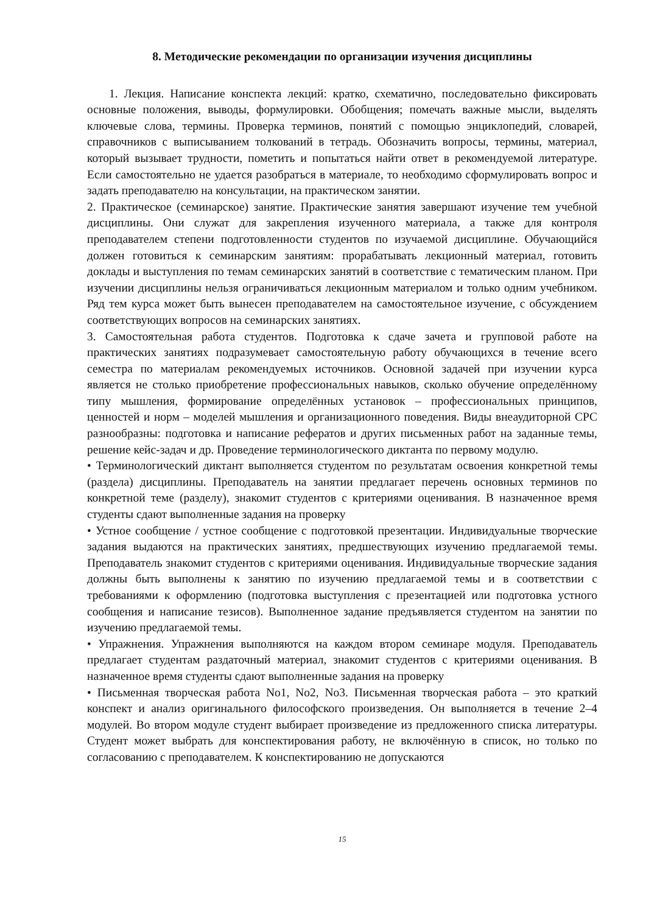8. Методические рекомендации по организации изучения дисциплины
1. Лекция. Написание конспекта лекций: кратко, схематично, последовательно фиксировать основные положения, выводы, формулировки. Обобщения; помечать важные мысли, выделять ключевые слова, термины. Проверка терминов, понятий с помощью энциклопедий, словарей, справочников с выписыванием толкований в тетрадь. Обозначить вопросы, термины, материал, который вызывает трудности, пометить и попытаться найти ответ в рекомендуемой литературе. Если самостоятельно не удается разобраться в материале, то необходимо сформулировать вопрос и задать преподавателю на консультации, на практическом занятии.
2. Практическое (семинарское) занятие. Практические занятия завершают изучение тем учебной дисциплины. Они служат для закрепления изученного материала, а также для контроля преподавателем степени подготовленности студентов по изучаемой дисциплине. Обучающийся должен готовиться к семинарским занятиям: прорабатывать лекционный материал, готовить доклады и выступления по темам семинарских занятий в соответствие с тематическим планом. При изучении дисциплины нельзя ограничиваться лекционным материалом и только одним учебником. Ряд тем курса может быть вынесен преподавателем на самостоятельное изучение, с обсуждением соответствующих вопросов на семинарских занятиях.
3. Самостоятельная работа студентов. Подготовка к сдаче зачета и групповой работе на практических занятиях подразумевает самостоятельную работу обучающихся в течение всего семестра по материалам рекомендуемых источников. Основной задачей при изучении курса является не столько приобретение профессиональных навыков, сколько обучение определённому типу мышления, формирование определённых установок – профессиональных принципов, ценностей и норм – моделей мышления и организационного поведения. Виды внеаудиторной СРС разнообразны: подготовка и написание рефератов и других письменных работ на заданные темы, решение кейс-задач и др. Проведение терминологического диктанта по первому модулю.
• Терминологический диктант выполняется студентом по результатам освоения конкретной темы (раздела) дисциплины. Преподаватель на занятии предлагает перечень основных терминов по конкретной теме (разделу), знакомит студентов с критериями оценивания. В назначенное время студенты сдают выполненные задания на проверку
• Устное сообщение / устное сообщение с подготовкой презентации. Индивидуальные творческие задания выдаются на практических занятиях, предшествующих изучению предлагаемой темы. Преподаватель знакомит студентов с критериями оценивания. Индивидуальные творческие задания должны быть выполнены к занятию по изучению предлагаемой темы и в соответствии с требованиями к оформлению (подготовка выступления с презентацией или подготовка устного сообщения и написание тезисов). Выполненное задание предъявляется студентом на занятии по изучению предлагаемой темы.
• Упражнения. Упражнения выполняются на каждом втором семинаре модуля. Преподаватель предлагает студентам раздаточный материал, знакомит студентов с критериями оценивания. В назначенное время студенты сдают выполненные задания на проверку
• Письменная творческая работа No1, No2, No3. Письменная творческая работа – это краткий конспект и анализ оригинального философского произведения. Он выполняется в течение 2–4 модулей. Во втором модуле студент выбирает произведение из предложенного списка литературы. Студент может выбрать для конспектирования работу, не включённую в список, но только по согласованию с преподавателем. К конспектированию не допускаются
15